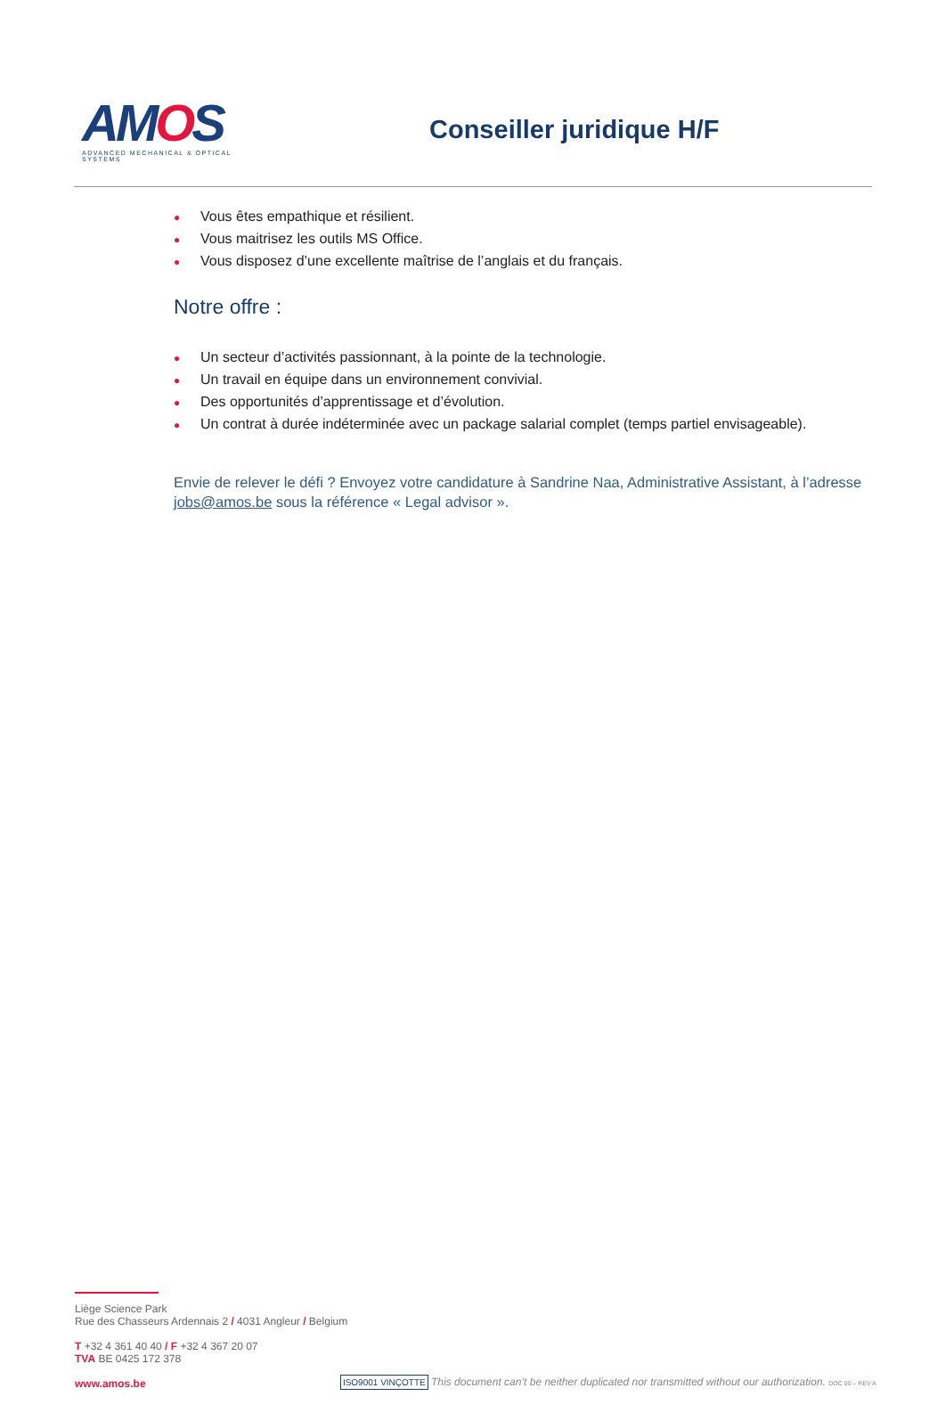AMOS
ADVANCED MECHANICAL & OPTICAL SYSTEMS
Conseiller juridique H/F
● Vous êtes empathique et résilient.
● Vous maitrisez les outils MS Office.
● Vous disposez d’une excellente maîtrise de l’anglais et du français.
Notre offre :
● Un secteur d’activités passionnant, à la pointe de la technologie.
● Un travail en équipe dans un environnement convivial.
● Des opportunités d’apprentissage et d’évolution.
● Un contrat à durée indéterminée avec un package salarial complet (temps partiel envisageable).
Envie de relever le défi ? Envoyez votre candidature à Sandrine Naa, Administrative Assistant, à l’adresse jobs@amos.be sous la référence « Legal advisor ».
Liège Science Park
Rue des Chasseurs Ardennais 2 / 4031 Angleur / Belgium
T +32 4 361 40 40 / F +32 4 367 20 07
TVA BE 0425 172 378
www.amos.be
ISO9001 VINÇOTTE This document can’t be neither duplicated nor transmitted without our authorization. DOC 00 – REV A